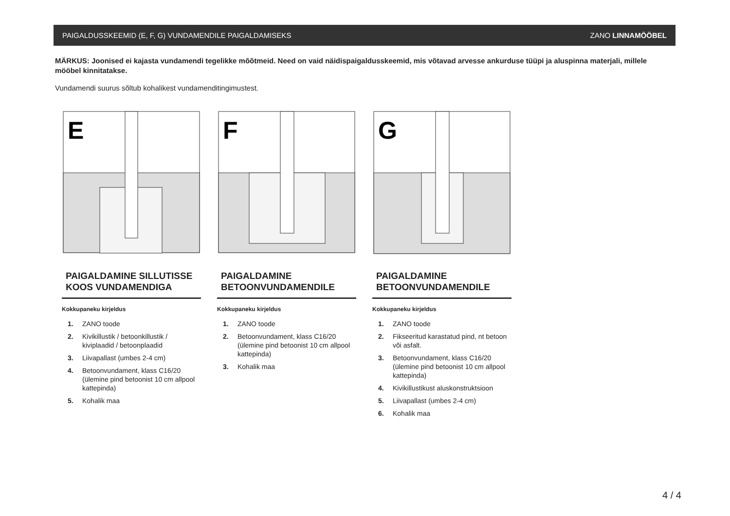PAIGALDUSSKEEMID (E, F, G) VUNDAMENDILE PAIGALDAMISEKS ZANO LINNAMÖÖBEL
MÄRKUS: Joonised ei kajasta vundamendi tegelikke mõõtmeid. Need on vaid näidispaigaldusskeemid, mis võtavad arvesse ankurduse tüüpi ja aluspinna materjali, millele mööbel kinnitatakse.
Vundamendi suurus sõltub kohalikest vundamenditingimustest.
E
PAIGALDAMINE SILLUTISSE KOOS VUNDAMENDIGA
Kokkupaneku kirjeldus
1. ZANO toode
2. Kivikillustik / betoonkillustik / kiviplaadid / betoonplaadid
3. Liivapallast (umbes 2-4 cm)
4. Betoonvundament, klass C16/20 (ülemine pind betoonist 10 cm allpool kattepinda)
5. Kohalik maa
F
PAIGALDAMINE BETOONVUNDAMENDILE
Kokkupaneku kirjeldus
1. ZANO toode
2. Betoonvundament, klass C16/20 (ülemine pind betoonist 10 cm allpool kattepinda)
3. Kohalik maa
G
PAIGALDAMINE BETOONVUNDAMENDILE
Kokkupaneku kirjeldus
1. ZANO toode
2. Fikseeritud karastatud pind, nt betoon või asfalt.
3. Betoonvundament, klass C16/20 (ülemine pind betoonist 10 cm allpool kattepinda)
4. Kivikillustikust aluskonstruktsioon
5. Liivapallast (umbes 2-4 cm)
6. Kohalik maa
4 / 4